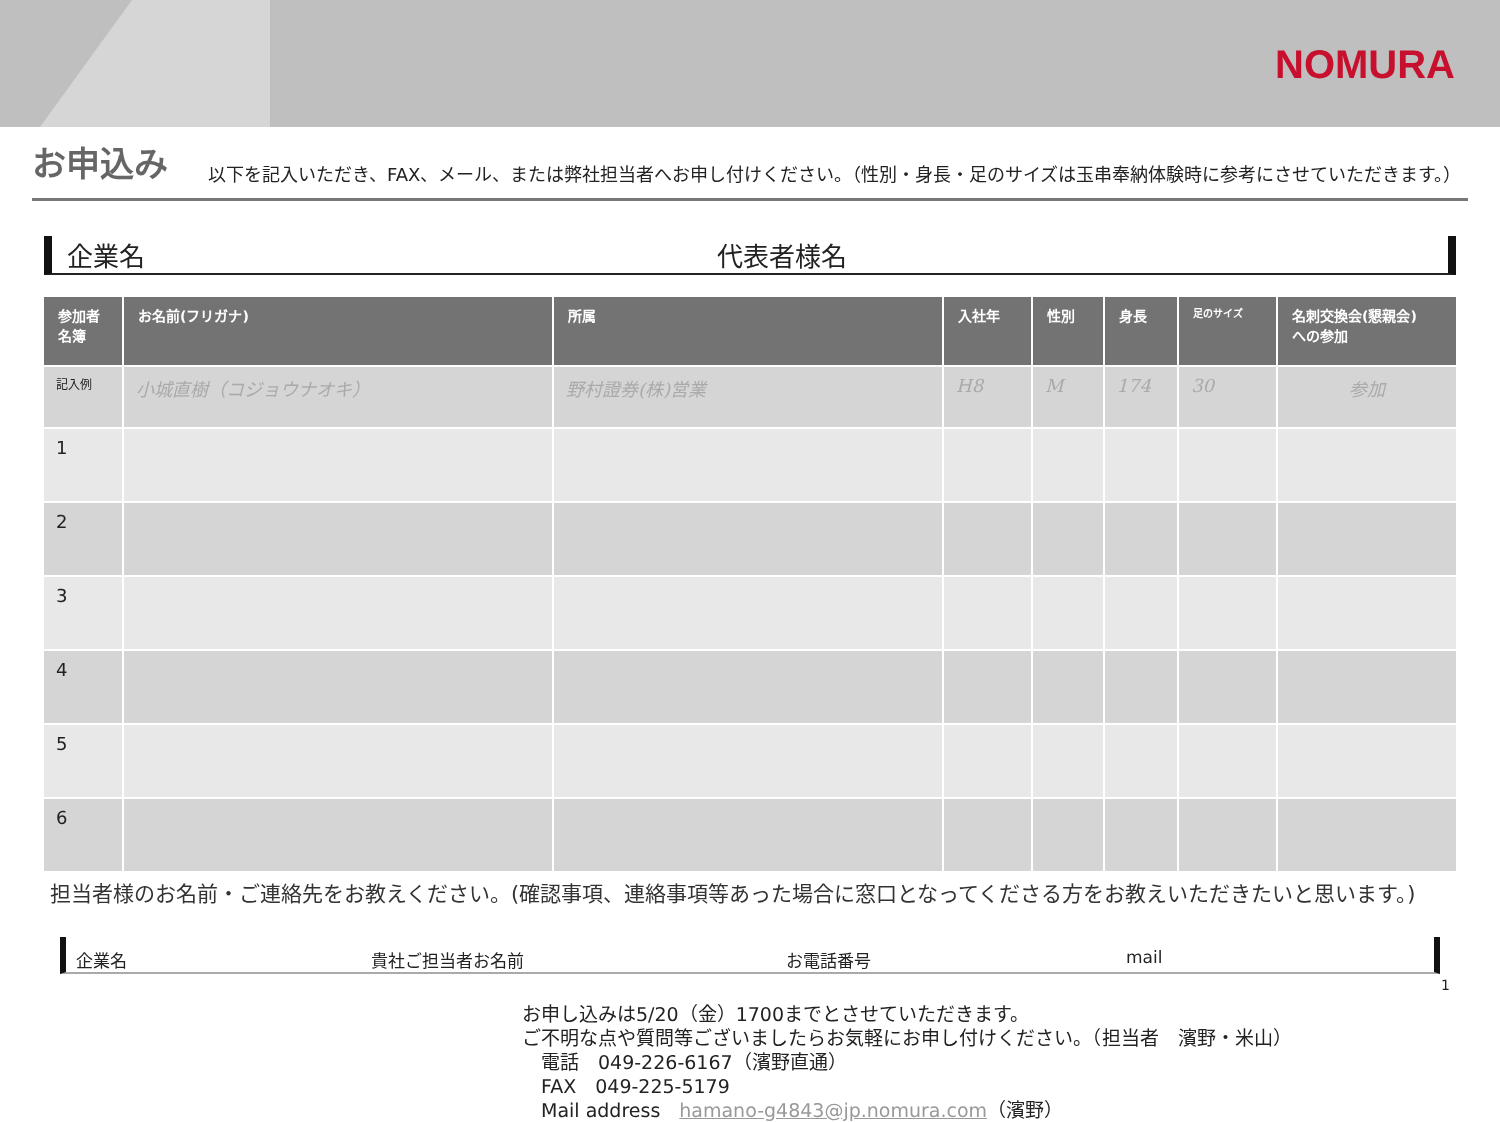NOMURA
お申込み
以下を記入いただき、FAX、メール、または弊社担当者へお申し付けください。（性別・身長・足のサイズは玉串奉納体験時に参考にさせていただきます。）
企業名 代表者様名
| 参加者 名簿 | お名前(フリガナ) | 所属 | 入社年 | 性別 | 身長 | 足のサイズ | 名刺交換会(懇親会) への参加 |
| --- | --- | --- | --- | --- | --- | --- | --- |
| 記入例 | 小城直樹（コジョウナオキ） | 野村證券(株)営業 | H8 | M | 174 | 30 | 参加 |
| 1 | | | | | | | |
| 2 | | | | | | | |
| 3 | | | | | | | |
| 4 | | | | | | | |
| 5 | | | | | | | |
| 6 | | | | | | | |
担当者様のお名前・ご連絡先をお教えください。(確認事項、連絡事項等あった場合に窓口となってくださる方をお教えいただきたいと思います。)
企業名 貴社ご担当者お名前 お電話番号 mail
お申し込みは5/20（金）1700までとさせていただきます。
ご不明な点や質問等ございましたらお気軽にお申し付けください。（担当者　濱野・米山）
　電話　049-226-6167（濱野直通）
　FAX　049-225-5179
　Mail address　hamano-g4843@jp.nomura.com（濱野）
1